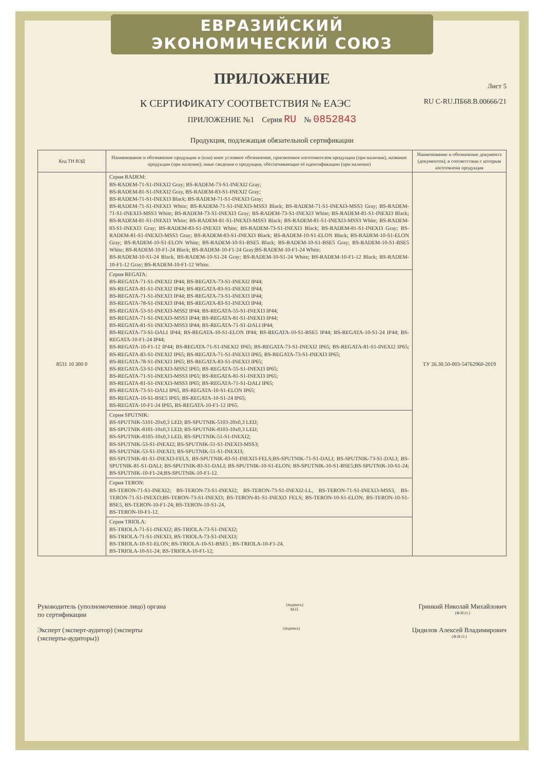ЕВРАЗИЙСКИЙ ЭКОНОМИЧЕСКИЙ СОЮЗ
ПРИЛОЖЕНИЕ
Лист 5
К СЕРТИФИКАТУ СООТВЕТСТВИЯ № ЕАЭС RU C-RU.ПБ68.В.00666/21
ПРИЛОЖЕНИЕ №1 Серия RU № 0852843
Продукция, подлежащая обязательной сертификации
| Код ТН ВЭД | Наименование и обозначение продукции и (или) иное условное обозначение, присвоенное изготовителем продукции (при наличии), название продукции (при наличии); иные сведения о продукции, обеспечивающие её идентификацию (при наличии) | Наименование и обозначение документа (документов), в соответствии с которым изготовлена продукция |
| --- | --- | --- |
| 8531 10 300 0 | Серия RADEM: BS-RADEM-71-S1-INEXI2 Gray; BS-RADEM-73-S1-INEXI2 Gray; BS-RADEM-81-S1-INEXI2 Gray, BS-RADEM-83-S1-INEXI2 Gray; BS-RADEM-71-S1-INEXI3 Black; BS-RADEM-71-S1-INEXI3 Gray; BS-RADEM-71-S1-INEXI3 White; BS-RADEM-71-S1-INEXI3-MSS3 Black; BS-RADEM-71-S1-INEXI3-MSS3 Gray; BS-RADEM-71-S1-INEXI3-MSS3 White; BS-RADEM-73-S1-INEXI3 Gray; BS-RADEM-73-S1-INEXI3 White; BS-RADEM-81-S1-INEXI3 Black; BS-RADEM-81-S1-INEXI3 White; BS-RADEM-81-S1-INEXI3-MSS3 Black; BS-RADEM-81-S1-INEXI3-MSS3 White; BS-RADEM-83-S1-INEXI3 Gray; BS-RADEM-83-S1-INEXI3 White; BS-RADEM-73-S1-INEXI3 Black; BS-RADEM-81-S1-INEXI3 Gray; BS-RADEM-81-S1-INEXI3-MSS3 Gray; BS-RADEM-83-S1-INEXI3 Black; BS-RADEM-10-S1-ELON Black; BS-RADEM-10-S1-ELON Gray; BS-RADEM-10-S1-ELON White; BS-RADEM-10-S1-BSE5 Black; BS-RADEM-10-S1-BSE5 Gray; BS-RADEM-10-S1-BSE5 White; BS-RADEM-10-F1-24 Black; BS-RADEM-10-F1-24 Gray;BS-RADEM-10-F1-24 White; BS-RADEM-10-S1-24 Black, BS-RADEM-10-S1-24 Gray; BS-RADEM-10-S1-24 White; BS-RADEM-10-F1-12 Black; BS-RADEM-10-F1-12 Gray; BS-RADEM-10-F1-12 White. | ТУ 26.30.50-003-54762960-2019 |
| | Серия REGATA: BS-REGATA-71-S1-INEXI2 IP44; BS-REGATA-73-S1-INEXI2 IP44; BS-REGATA-81-S1-INEXI2 IP44; BS-REGATA-83-S1-INEXI2 IP44; BS-REGATA-71-S1-INEXI3 IP44; BS-REGATA-73-S1-INEXI3 IP44; BS-REGATA-78-S1-INEXI3 IP44; BS-REGATA-83-S1-INEXI3 IP44; BS-REGATA-53-S1-INEXI3-MSS2 IP44; BS-REGATA-55-S1-INEXI3 IP44; BS-REGATA-71-S1-INEXI3-MSS3 IP44; BS-REGATA-81-S1-INEXI3 IP44; BS-REGATA-81-S1-INEXI3-MSS3 IP44; BS-REGATA-71-S1-DALI IP44; BS-REGATA-73-S1-DALI IP44; BS-REGATA-10-S1-ELON IP44; BS-REGATA-10-S1-BSE5 IP44; BS-REGATA-10-S1-24 IP44; BS-REGATA-10-F1-24 IP44; BS-REGATA-10-F1-12 IP44; BS-REGATA-71-S1-INEXI2 IP65; BS-REGATA-73-S1-INEXI2 IP65; BS-REGATA-81-S1-INEXI2 IP65; BS-REGATA-83-S1-INEXI2 IP65; BS-REGATA-71-S1-INEXI3 IP65; BS-REGATA-73-S1-INEXI3 IP65; BS-REGATA-78-S1-INEXI3 IP65; BS-REGATA-83-S1-INEXI3 IP65; BS-REGATA-53-S1-INEXI3-MSS2 IP65; BS-REGATA-55-S1-INEXI3 IP65; BS-REGATA-71-S1-INEXI3-MSS3 IP65; BS-REGATA-81-S1-INEXI3 IP65; BS-REGATA-81-S1-INEXI3-MSS3 IP65; BS-REGATA-71-S1-DALI IP65; BS-REGATA-73-S1-DALI IP65, BS-REGATA-10-S1-ELON IP65; BS-REGATA-10-S1-BSE5 IP65; BS-REGATA-10-S1-24 IP65; BS-REGATA-10-F1-24 IP65, BS-REGATA-10-F1-12 IP65. | |
| | Серия SPUTNIK: BS-SPUTNIK-5101-20x0,3 LED; BS-SPUTNIK-5103-20x0,3 LED; BS-SPUTNIK-8101-10x0,3 LED; BS-SPUTNIK-8103-10x0,3 LED; BS-SPUTNIK-8105-10x0,3 LED, BS-SPUTNIK-51-S1-INEXI2; BS-SPUTNIK-53-S1-INEXI2; BS-SPUTNIK-51-S1-INEXI3-MSS3; BS-SPUTNIK-53-S1-INEXI3; BS-SPUTNIK-51-S1-INEXI3; BS-SPUTNIK-81-S1-INEXI3-FELS, BS-SPUTNIK-83-S1-INEXI3-FELS;BS-SPUTNIK-71-S1-DALI; BS-SPUTNIK-73-S1-DALI; BS-SPUTNIK-81-S1-DALI; BS-SPUTNIK-83-S1-DALI; BS-SPUTNIK-10-S1-ELON; BS-SPUTNIK-10-S1-BSE5;BS-SPUTNIK-10-S1-24; BS-SPUTNIK-10-F1-24;BS-SPUTNIK-10-F1-12. | |
| | Серия TERON: BS-TERON-71-S1-INEXI2; BS-TERON-73-S1-INEXI2; BS-TERON-73-S1-INEXI2-LL, BS-TERON-71-S1-INEXI3-MSS3, BS-TERON-71-S1-INEXI3;BS-TERON-73-S1-INEXI3; BS-TERON-81-S1-INEXI3 FELS; BS-TERON-10-S1-ELON; BS-TERON-10-S1-BSE5, BS-TERON-10-F1-24; BS-TERON-10-S1-24, BS-TERON-10-F1-12. | |
| | Серия TRIOLA: BS-TRIOLA-71-S1-INEXI2; BS-TRIOLA-73-S1-INEXI2; BS-TRIOLA-71-S1-INEXI3, BS-TRIOLA-73-S1-INEXI3; BS-TRIOLA-10-S1-ELON; BS-TRIOLA-10-S1-BSE5 ; BS-TRIOLA-10-F1-24, BS-TRIOLA-10-S1-24; BS-TRIOLA-10-F1-12; | |
Руководитель (уполномоченное лицо) органа по сертификации
(подпись)
М.П.
Гринкий Николай Михайлович
(Ф.И.О.)
Эксперт (эксперт-аудитор) (эксперты (эксперты-аудиторы))
(подпись)
Цидилов Алексей Владимирович
(Ф.И.О.)